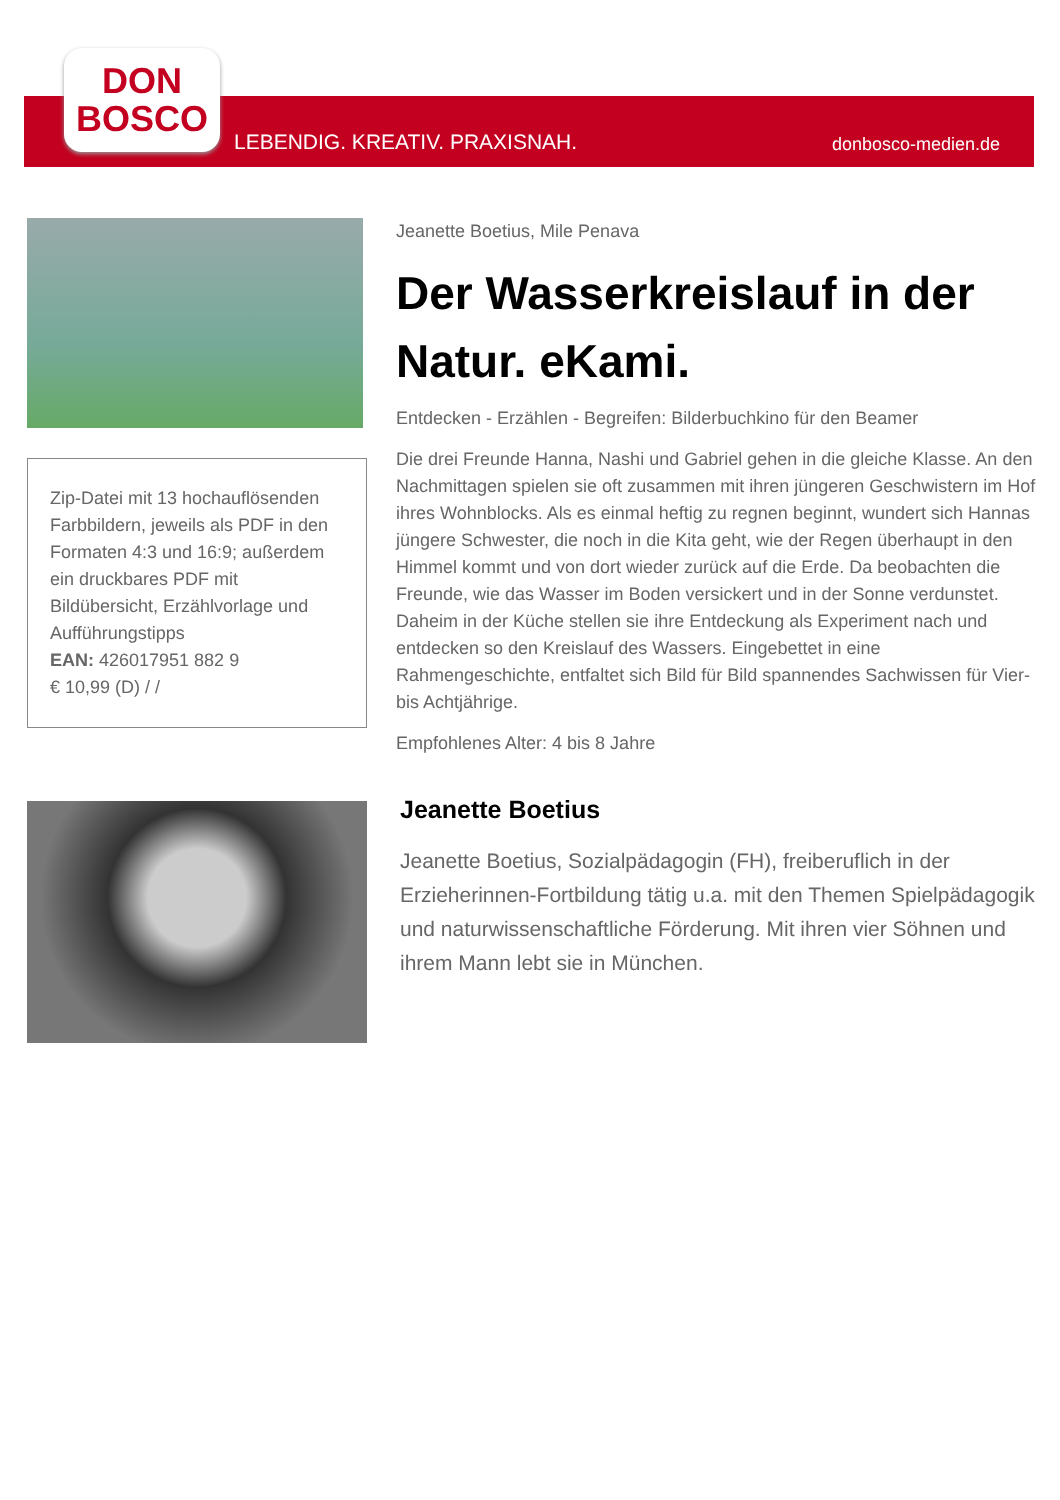DON
BOSCO
LEBENDIG. KREATIV. PRAXISNAH. donbosco-medien.de
Zip-Datei mit 13 hochauflösenden Farbbildern, jeweils als PDF in den Formaten 4:3 und 16:9; außerdem ein druckbares PDF mit Bildübersicht, Erzählvorlage und Aufführungstipps
EAN: 426017951 882 9
€ 10,99 (D) / /
Jeanette Boetius, Mile Penava
Der Wasserkreislauf in der Natur. eKami.
Entdecken - Erzählen - Begreifen: Bilderbuchkino für den Beamer
Die drei Freunde Hanna, Nashi und Gabriel gehen in die gleiche Klasse. An den Nachmittagen spielen sie oft zusammen mit ihren jüngeren Geschwistern im Hof ihres Wohnblocks. Als es einmal heftig zu regnen beginnt, wundert sich Hannas jüngere Schwester, die noch in die Kita geht, wie der Regen überhaupt in den Himmel kommt und von dort wieder zurück auf die Erde. Da beobachten die Freunde, wie das Wasser im Boden versickert und in der Sonne verdunstet. Daheim in der Küche stellen sie ihre Entdeckung als Experiment nach und entdecken so den Kreislauf des Wassers. Eingebettet in eine Rahmengeschichte, entfaltet sich Bild für Bild spannendes Sachwissen für Vier- bis Achtjährige.
Empfohlenes Alter: 4 bis 8 Jahre
Jeanette Boetius
Jeanette Boetius, Sozialpädagogin (FH), freiberuflich in der Erzieherinnen-Fortbildung tätig u.a. mit den Themen Spielpädagogik und naturwissenschaftliche Förderung. Mit ihren vier Söhnen und ihrem Mann lebt sie in München.